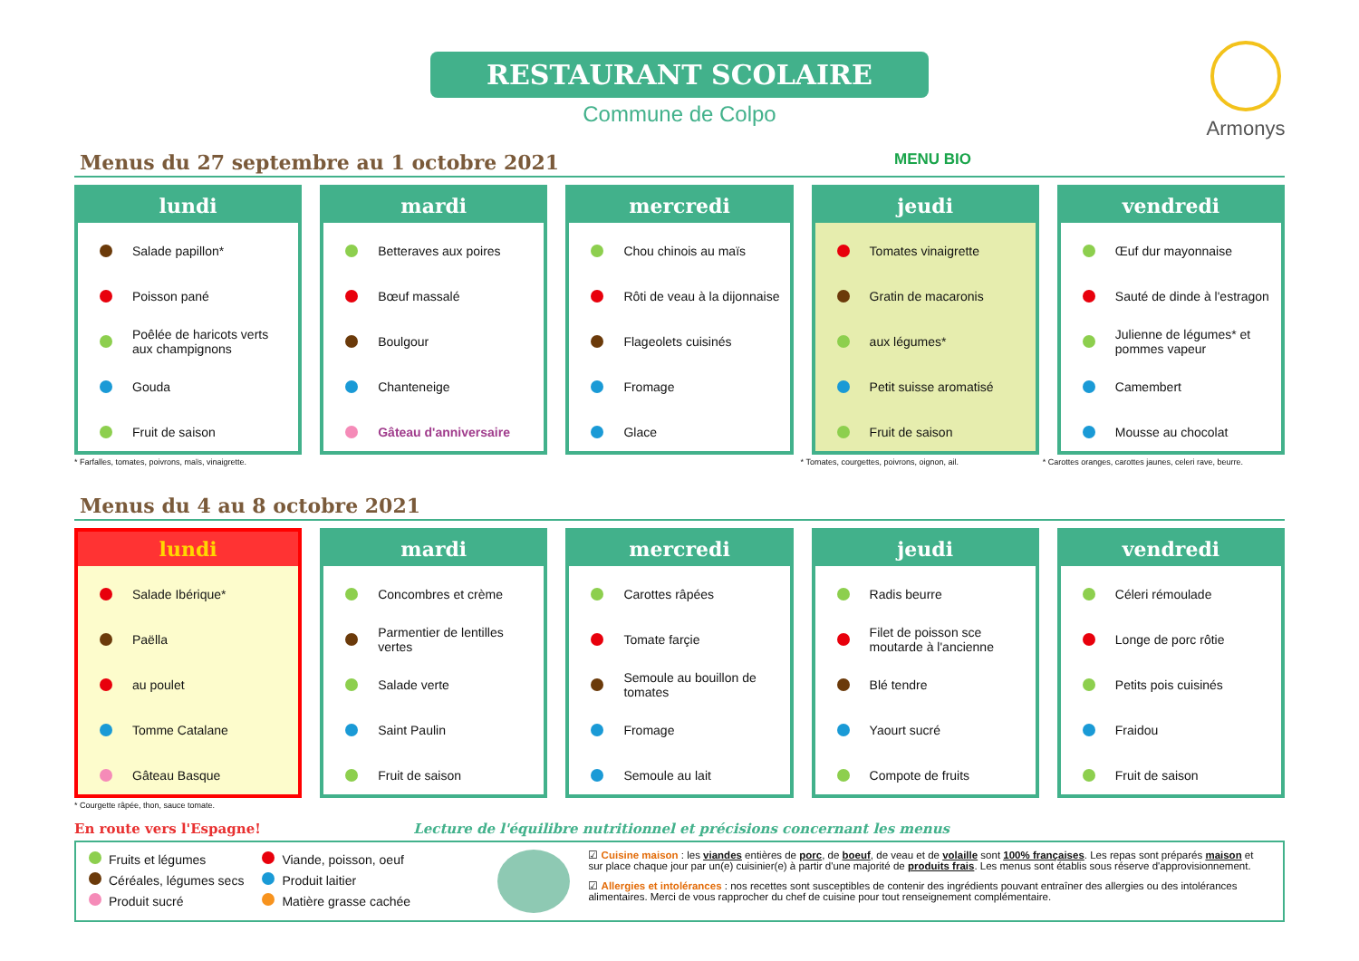RESTAURANT SCOLAIRE
Commune de Colpo
Armonys
Menus du 27 septembre au 1 octobre 2021 MENU BIO
lundi
Salade papillon*
Poisson pané
Poêlée de haricots verts aux champignons
Gouda
Fruit de saison
mardi
Betteraves aux poires
Bœuf massalé
Boulgour
Chanteneige
Gâteau d'anniversaire
mercredi
Chou chinois au maïs
Rôti de veau à la dijonnaise
Flageolets cuisinés
Fromage
Glace
jeudi
Tomates vinaigrette
Gratin de macaronis
aux légumes*
Petit suisse aromatisé
Fruit de saison
vendredi
Œuf dur mayonnaise
Sauté de dinde à l'estragon
Julienne de légumes* et pommes vapeur
Camembert
Mousse au chocolat
* Farfalles, tomates, poivrons, maïs, vinaigrette.
* Tomates, courgettes, poivrons, oignon, ail.
* Carottes oranges, carottes jaunes, celeri rave, beurre.
Menus du 4 au 8 octobre 2021
lundi
Salade Ibérique*
Paëlla
au poulet
Tomme Catalane
Gâteau Basque
mardi
Concombres et crème
Parmentier de lentilles vertes
Salade verte
Saint Paulin
Fruit de saison
mercredi
Carottes râpées
Tomate farçie
Semoule au bouillon de tomates
Fromage
Semoule au lait
jeudi
Radis beurre
Filet de poisson sce moutarde à l'ancienne
Blé tendre
Yaourt sucré
Compote de fruits
vendredi
Céleri rémoulade
Longe de porc rôtie
Petits pois cuisinés
Fraidou
Fruit de saison
* Courgette râpée, thon, sauce tomate.
En route vers l'Espagne! Lecture de l'équilibre nutritionnel et précisions concernant les menus
Fruits et légumes
Céréales, légumes secs
Produit sucré
Viande, poisson, oeuf
Produit laitier
Matière grasse cachée
☑ Cuisine maison : les viandes entières de porc, de boeuf, de veau et de volaille sont 100% françaises. Les repas sont préparés maison et sur place chaque jour par un(e) cuisinier(e) à partir d'une majorité de produits frais. Les menus sont établis sous réserve d'approvisionnement.
☑ Allergies et intolérances : nos recettes sont susceptibles de contenir des ingrédients pouvant entraîner des allergies ou des intolérances alimentaires. Merci de vous rapprocher du chef de cuisine pour tout renseignement complémentaire.